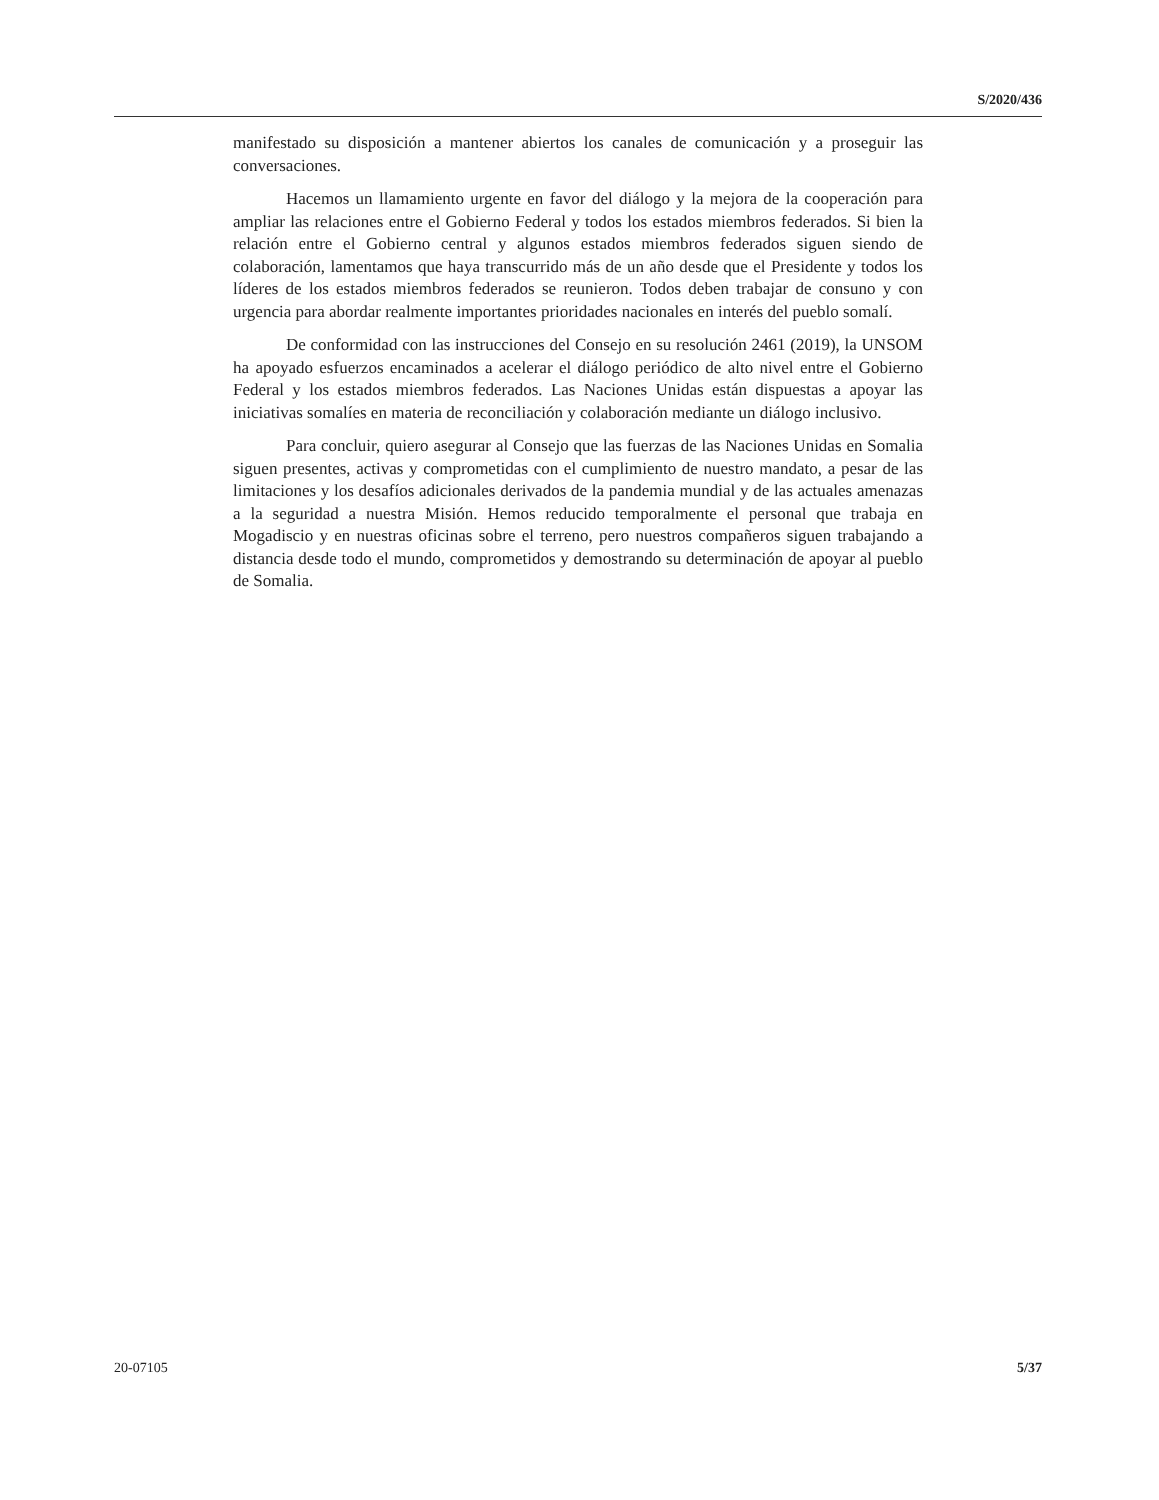S/2020/436
manifestado su disposición a mantener abiertos los canales de comunicación y a proseguir las conversaciones.
Hacemos un llamamiento urgente en favor del diálogo y la mejora de la cooperación para ampliar las relaciones entre el Gobierno Federal y todos los estados miembros federados. Si bien la relación entre el Gobierno central y algunos estados miembros federados siguen siendo de colaboración, lamentamos que haya transcurrido más de un año desde que el Presidente y todos los líderes de los estados miembros federados se reunieron. Todos deben trabajar de consuno y con urgencia para abordar realmente importantes prioridades nacionales en interés del pueblo somalí.
De conformidad con las instrucciones del Consejo en su resolución 2461 (2019), la UNSOM ha apoyado esfuerzos encaminados a acelerar el diálogo periódico de alto nivel entre el Gobierno Federal y los estados miembros federados. Las Naciones Unidas están dispuestas a apoyar las iniciativas somalíes en materia de reconciliación y colaboración mediante un diálogo inclusivo.
Para concluir, quiero asegurar al Consejo que las fuerzas de las Naciones Unidas en Somalia siguen presentes, activas y comprometidas con el cumplimiento de nuestro mandato, a pesar de las limitaciones y los desafíos adicionales derivados de la pandemia mundial y de las actuales amenazas a la seguridad a nuestra Misión. Hemos reducido temporalmente el personal que trabaja en Mogadiscio y en nuestras oficinas sobre el terreno, pero nuestros compañeros siguen trabajando a distancia desde todo el mundo, comprometidos y demostrando su determinación de apoyar al pueblo de Somalia.
20-07105 5/37